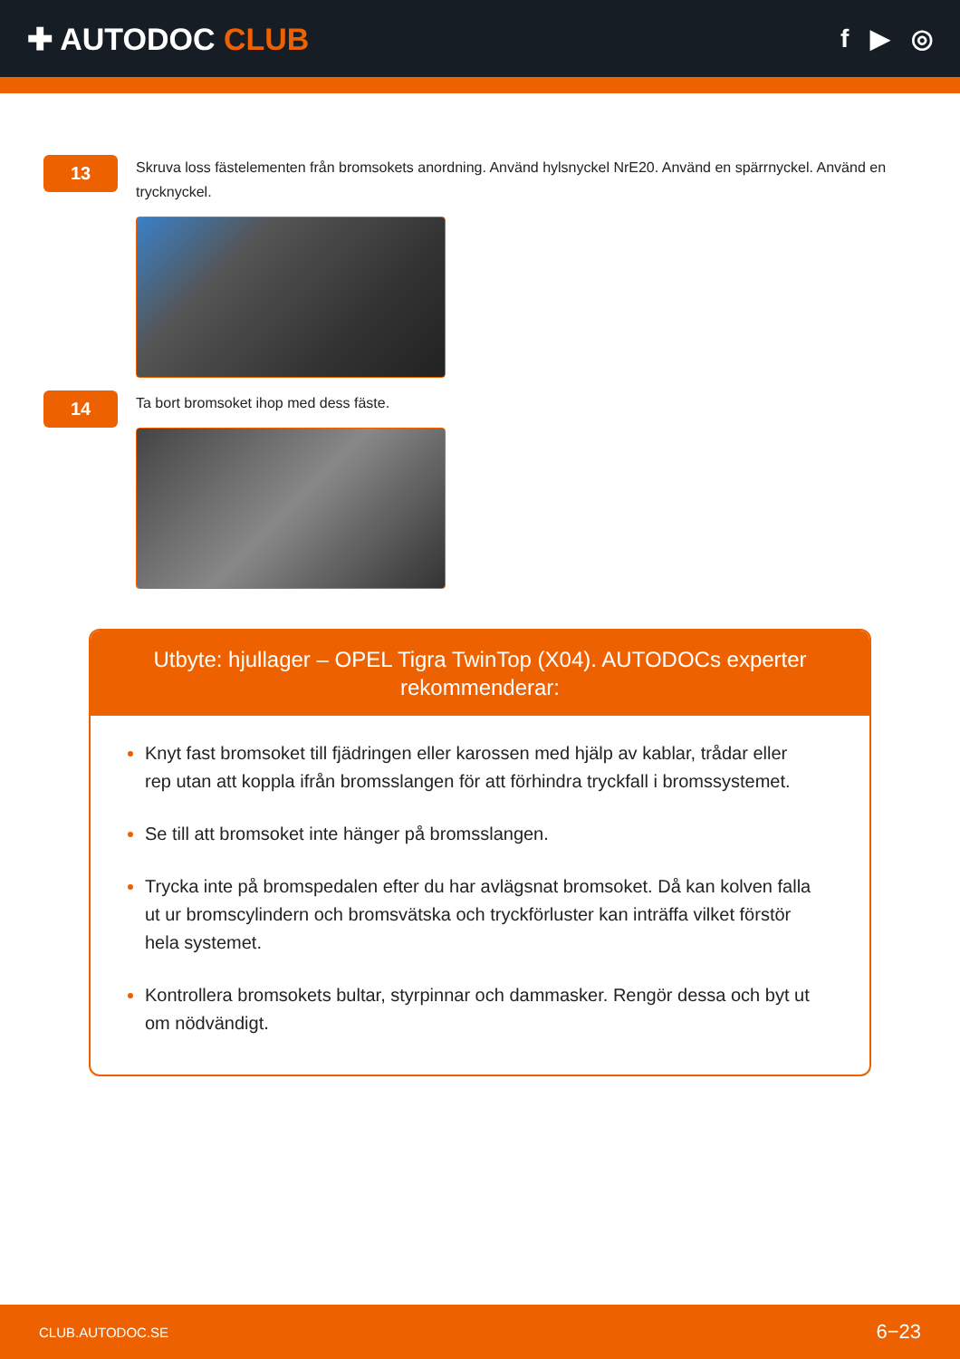✚ AUTODOC CLUB
f ▶ ◎
13
Skruva loss fästelementen från bromsokets anordning. Använd hylsnyckel NrE20. Använd en spärrnyckel. Använd en trycknyckel.
14
Ta bort bromsoket ihop med dess fäste.
Utbyte: hjullager – OPEL Tigra TwinTop (X04). AUTODOCs experter rekommenderar:
Knyt fast bromsoket till fjädringen eller karossen med hjälp av kablar, trådar eller rep utan att koppla ifrån bromsslangen för att förhindra tryckfall i bromssystemet.
Se till att bromsoket inte hänger på bromsslangen.
Trycka inte på bromspedalen efter du har avlägsnat bromsoket. Då kan kolven falla ut ur bromscylindern och bromsvätska och tryckförluster kan inträffa vilket förstör hela systemet.
Kontrollera bromsokets bultar, styrpinnar och dammasker. Rengör dessa och byt ut om nödvändigt.
CLUB.AUTODOC.SE 6−23